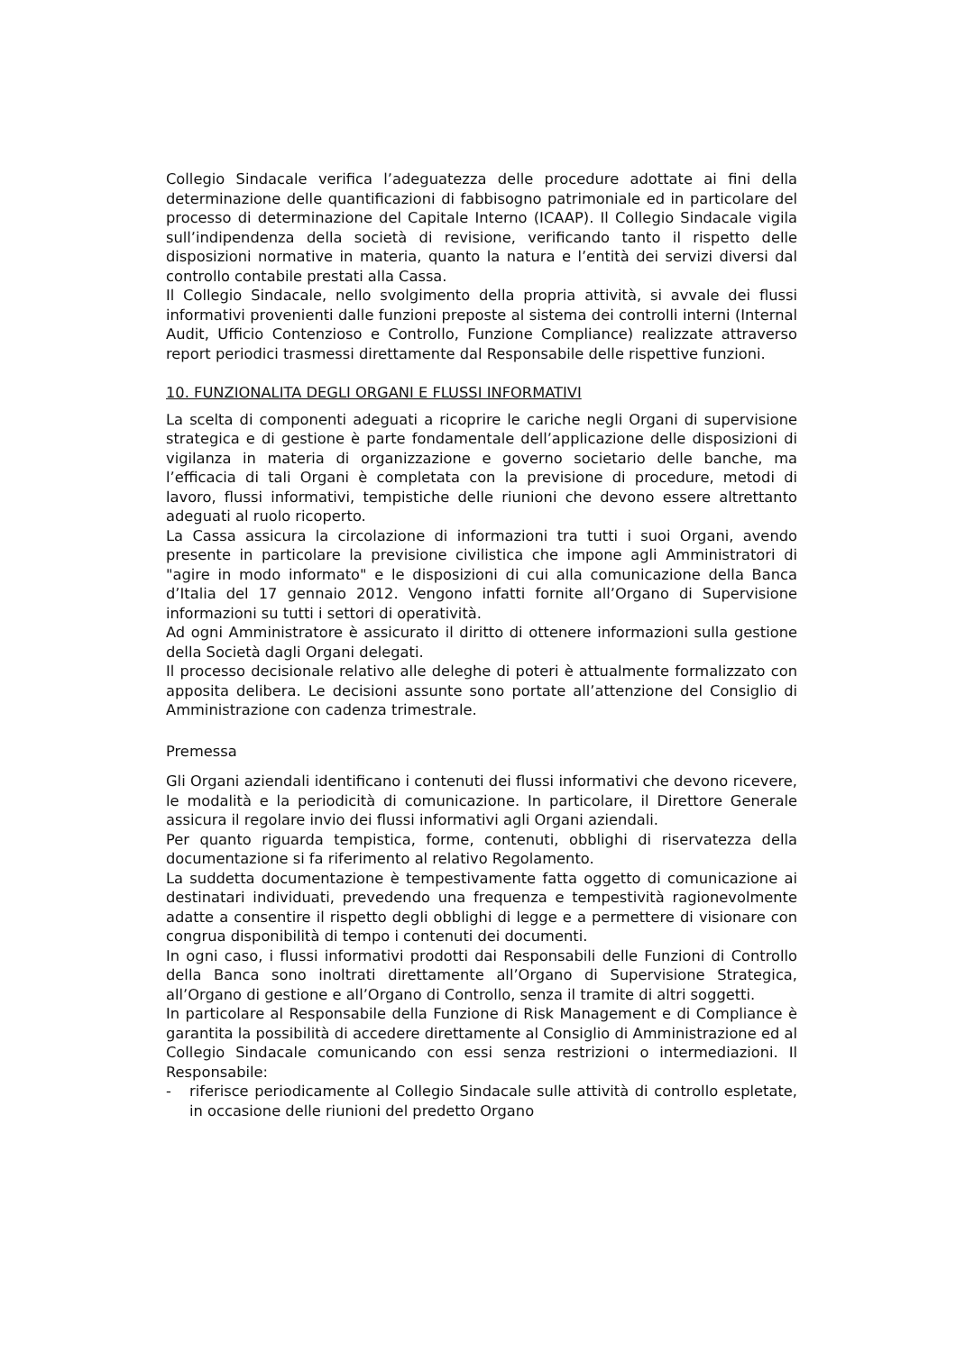Collegio Sindacale verifica l’adeguatezza delle procedure adottate ai fini della determinazione delle quantificazioni di fabbisogno patrimoniale ed in particolare del processo di determinazione del Capitale Interno (ICAAP). Il Collegio Sindacale vigila sull’indipendenza della società di revisione, verificando tanto il rispetto delle disposizioni normative in materia, quanto la natura e l’entità dei servizi diversi dal controllo contabile prestati alla Cassa.
Il Collegio Sindacale, nello svolgimento della propria attività, si avvale dei flussi informativi provenienti dalle funzioni preposte al sistema dei controlli interni (Internal Audit, Ufficio Contenzioso e Controllo, Funzione Compliance) realizzate attraverso report periodici trasmessi direttamente dal Responsabile delle rispettive funzioni.
10. FUNZIONALITA DEGLI ORGANI E FLUSSI INFORMATIVI
La scelta di componenti adeguati a ricoprire le cariche negli Organi di supervisione strategica e di gestione è parte fondamentale dell’applicazione delle disposizioni di vigilanza in materia di organizzazione e governo societario delle banche, ma l’efficacia di tali Organi è completata con la previsione di procedure, metodi di lavoro, flussi informativi, tempistiche delle riunioni che devono essere altrettanto adeguati al ruolo ricoperto.
La Cassa assicura la circolazione di informazioni tra tutti i suoi Organi, avendo presente in particolare la previsione civilistica che impone agli Amministratori di "agire in modo informato" e le disposizioni di cui alla comunicazione della Banca d’Italia del 17 gennaio 2012. Vengono infatti fornite all’Organo di Supervisione informazioni su tutti i settori di operatività.
Ad ogni Amministratore è assicurato il diritto di ottenere informazioni sulla gestione della Società dagli Organi delegati.
Il processo decisionale relativo alle deleghe di poteri è attualmente formalizzato con apposita delibera. Le decisioni assunte sono portate all’attenzione del Consiglio di Amministrazione con cadenza trimestrale.
Premessa
Gli Organi aziendali identificano i contenuti dei flussi informativi che devono ricevere, le modalità e la periodicità di comunicazione. In particolare, il Direttore Generale assicura il regolare invio dei flussi informativi agli Organi aziendali.
Per quanto riguarda tempistica, forme, contenuti, obblighi di riservatezza della documentazione si fa riferimento al relativo Regolamento.
La suddetta documentazione è tempestivamente fatta oggetto di comunicazione ai destinatari individuati, prevedendo una frequenza e tempestività ragionevolmente adatte a consentire il rispetto degli obblighi di legge e a permettere di visionare con congrua disponibilità di tempo i contenuti dei documenti.
In ogni caso, i flussi informativi prodotti dai Responsabili delle Funzioni di Controllo della Banca sono inoltrati direttamente all’Organo di Supervisione Strategica, all’Organo di gestione e all’Organo di Controllo, senza il tramite di altri soggetti.
In particolare al Responsabile della Funzione di Risk Management e di Compliance è garantita la possibilità di accedere direttamente al Consiglio di Amministrazione ed al Collegio Sindacale comunicando con essi senza restrizioni o intermediazioni. Il Responsabile:
- riferisce periodicamente al Collegio Sindacale sulle attività di controllo espletate, in occasione delle riunioni del predetto Organo